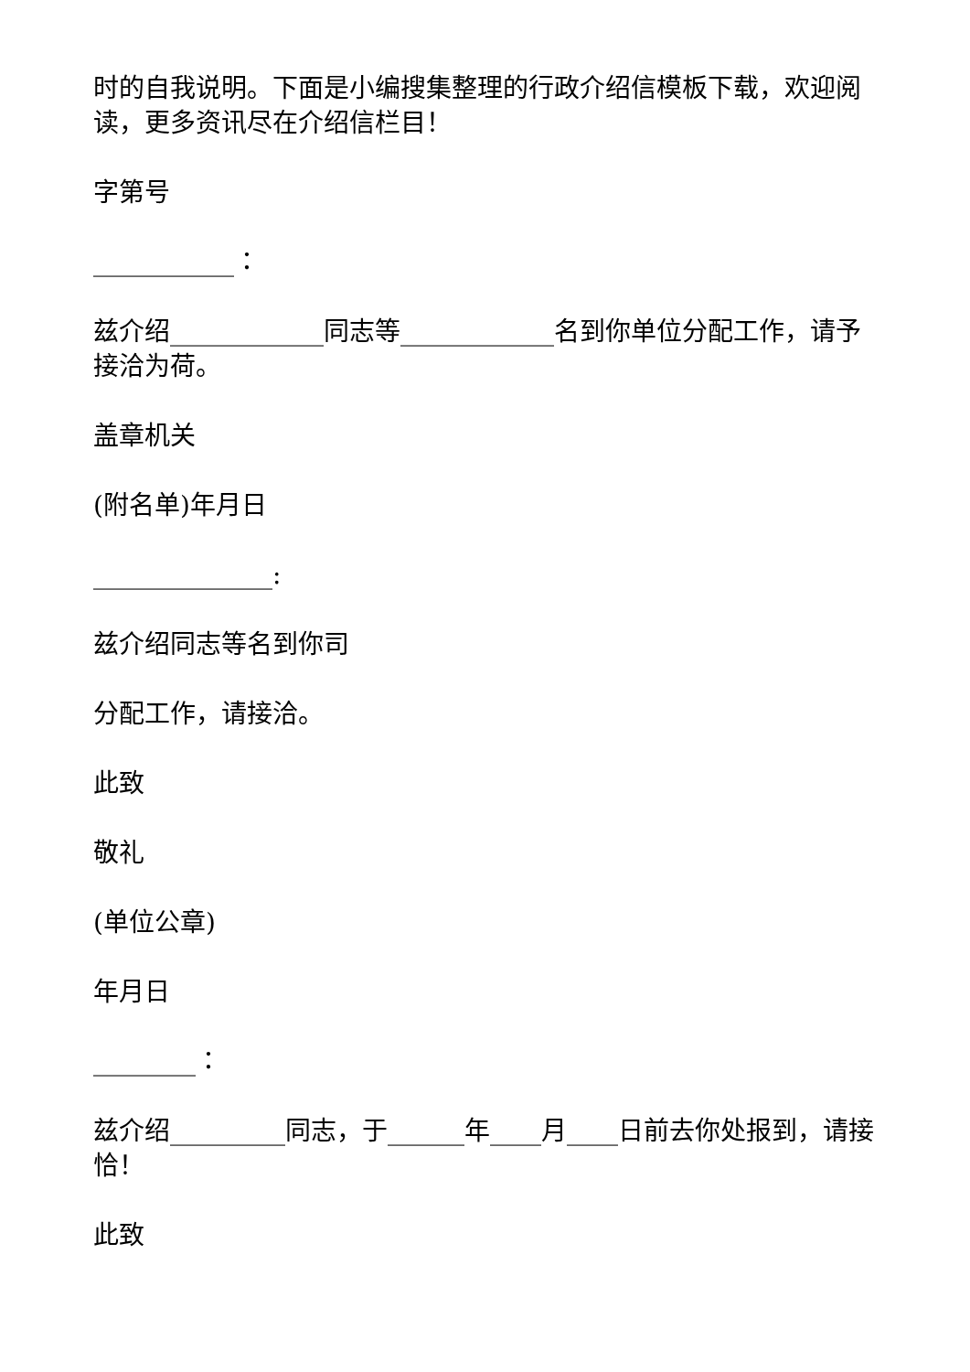时的自我说明。下面是小编搜集整理的行政介绍信模板下载，欢迎阅读，更多资讯尽在介绍信栏目！
字第号
___________：
兹介绍____________同志等____________名到你单位分配工作，请予接洽为荷。
盖章机关
(附名单)年月日
______________:
兹介绍同志等名到你司
分配工作，请接洽。
此致
敬礼
(单位公章)
年月日
________：
兹介绍_________同志，于______年____月____日前去你处报到，请接恰！
此致